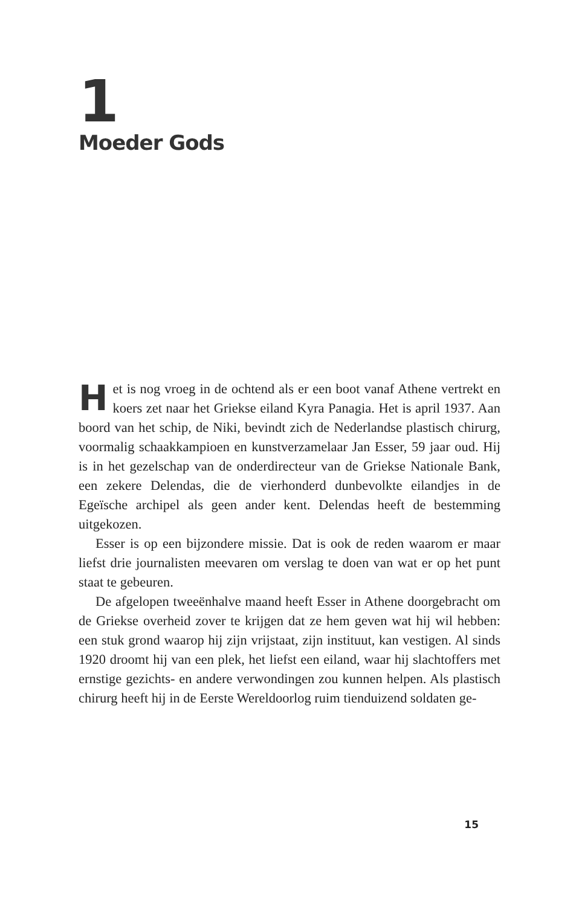1
Moeder Gods
Het is nog vroeg in de ochtend als er een boot vanaf Athene vertrekt en koers zet naar het Griekse eiland Kyra Panagia. Het is april 1937. Aan boord van het schip, de Niki, bevindt zich de Nederlandse plastisch chirurg, voormalig schaakkampioen en kunstverzamelaar Jan Esser, 59 jaar oud. Hij is in het gezelschap van de onderdirecteur van de Griekse Nationale Bank, een zekere Delendas, die de vierhonderd dunbevolkte eilandjes in de Egeïsche archipel als geen ander kent. Delendas heeft de bestemming uitgekozen.
Esser is op een bijzondere missie. Dat is ook de reden waarom er maar liefst drie journalisten meevaren om verslag te doen van wat er op het punt staat te gebeuren.
De afgelopen tweeënhalve maand heeft Esser in Athene doorgebracht om de Griekse overheid zover te krijgen dat ze hem geven wat hij wil hebben: een stuk grond waarop hij zijn vrijstaat, zijn instituut, kan vestigen. Al sinds 1920 droomt hij van een plek, het liefst een eiland, waar hij slachtoffers met ernstige gezichts- en andere verwondingen zou kunnen helpen. Als plastisch chirurg heeft hij in de Eerste Wereldoorlog ruim tienduizend soldaten ge-
15